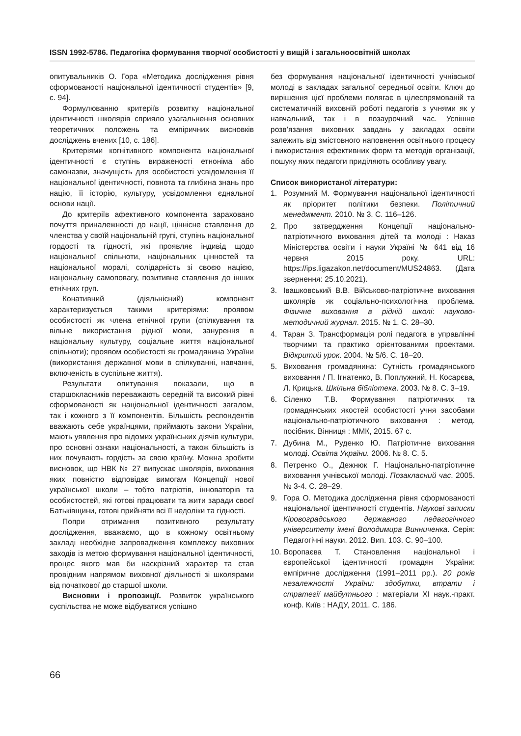ISSN 1992-5786. Педагогіка формування творчої особистості у вищій і загальноосвітній школах
опитувальників О. Гора «Методика дослідження рівня сформованості національної ідентичності студентів» [9, с. 94].
Формулюванню критеріїв розвитку національної ідентичності школярів сприяло узагальнення основних теоретичних положень та емпіричних висновків досліджень вчених [10, с. 186].
Критеріями когнітивного компонента національної ідентичності є ступінь вираженості етноніма або самоназви, значущість для особистості усвідомлення її національної ідентичності, повнота та глибина знань про націю, її історію, культуру, усвідомлення єднальної основи нації.
До критеріїв афективного компонента зараховано почуття приналежності до нації, ціннісне ставлення до членства у своїй національній групі, ступінь національної гордості та гідності, які проявляє індивід щодо національної спільноти, національних цінностей та національної моралі, солідарність зі своєю нацією, національну самоповагу, позитивне ставлення до інших етнічних груп.
Конативний (діяльнісний) компонент характеризується такими критеріями: проявом особистості як члена етнічної групи (спілкування та вільне використання рідної мови, занурення в національну культуру, соціальне життя національної спільноти); проявом особистості як громадянина України (використання державної мови в спілкуванні, навчанні, включеність в суспільне життя).
Результати опитування показали, що в старшокласників переважають середній та високий рівні сформованості як національної ідентичності загалом, так і кожного з її компонентів. Більшість респондентів вважають себе українцями, приймають закони України, мають уявлення про відомих українських діячів культури, про основні ознаки національності, а також більшість із них почувають гордість за свою країну. Можна зробити висновок, що НВК № 27 випускає школярів, виховання яких повністю відповідає вимогам Концепції нової української школи – тобто патріотів, інноваторів та особистостей, які готові працювати та жити заради своєї Батьківщини, готові прийняти всі її недоліки та гідності.
Попри отримання позитивного результату дослідження, вважаємо, що в кожному освітньому закладі необхідне запровадження комплексу виховних заходів із метою формування національної ідентичності, процес якого мав би наскрізний характер та став провідним напрямом виховної діяльності зі школярами від початкової до старшої школи.
Висновки і пропозиції. Розвиток українського суспільства не може відбуватися успішно
без формування національної ідентичності учнівської молоді в закладах загальної середньої освіти. Ключ до вирішення цієї проблеми полягає в цілеспрямованій та систематичній виховній роботі педагогів з учнями як у навчальний, так і в позаурочний час. Успішне розв’язання виховних завдань у закладах освіти залежить від змістовного наповнення освітнього процесу і використання ефективних форм та методів організації, пошуку яких педагоги приділяють особливу увагу.
Список використаної літератури:
1. Розумний М. Формування національної ідентичності як пріоритет політики безпеки. Політичний менеджмент. 2010. № 3. С. 116–126.
2. Про затвердження Концепції національно-патріотичного виховання дітей та молоді : Наказ Міністерства освіти і науки Україні № 641 від 16 червня 2015 року. URL: https://ips.ligazakon.net/document/MUS24863. (Дата звернення: 25.10.2021).
3. Івашковський В.В. Військово-патріотичне виховання школярів як соціально-психологічна проблема. Фізичне виховання в рідній школі: науково-методичний журнал. 2015. № 1. С. 28–30.
4. Таран З. Трансформація ролі педагога в управлінні творчими та практико орієнтованими проектами. Відкритий урок. 2004. № 5/6. С. 18–20.
5. Виховання громадянина: Сутність громадянського виховання / П. Ігнатенко, В. Поплужний, Н. Косарєва, Л. Крицька. Шкільна бібліотека. 2003. № 8. С. 3–19.
6. Сіленко Т.В. Формування патріотичних та громадянських якостей особистості учня засобами національно-патріотичного виховання : метод. посібник. Вінниця : ММК, 2015. 67 с.
7. Дубина М., Руденко Ю. Патріотичне виховання молоді. Освіта України. 2006. № 8. С. 5.
8. Петренко О., Дежнюк Г. Національно-патріотичне виховання учнівської молоді. Позакласний час. 2005. № 3-4. С. 28–29.
9. Гора О. Методика дослідження рівня сформованості національної ідентичності студентів. Наукові записки Кіровоградського державного педагогічного університету імені Володимира Винниченка. Серія: Педагогічні науки. 2012. Вип. 103. С. 90–100.
10. Воропаєва Т. Становлення національної і європейської ідентичності громадян України: емпіричне дослідження (1991–2011 рр.). 20 років незалежності України: здобутки, втрати і стратегії майбутнього : матеріали ХІ наук.-практ. конф. Київ : НАДУ, 2011. С. 186.
66